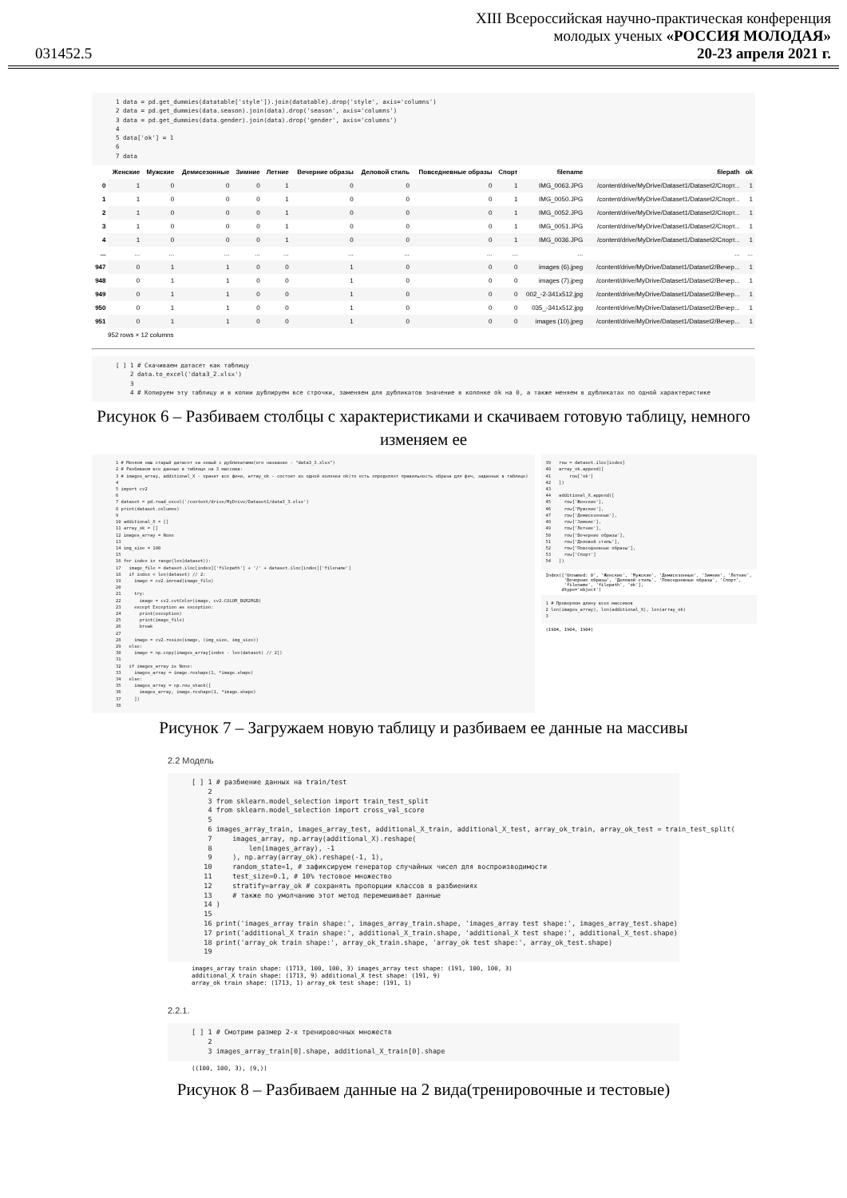031452.5
XIII Всероссийская научно-практическая конференция
молодых ученых «РОССИЯ МОЛОДАЯ»
20-23 апреля 2021 г.
1 data = pd.get_dummies(datatable['style']).join(datatable).drop('style', axis='columns') 2 data = pd.get_dummies(data.season).join(data).drop('season', axis='columns') 3 data = pd.get_dummies(data.gender).join(data).drop('gender', axis='columns') 4 5 data['ok'] = 1 6 7 data
| | Женские | Мужские | Демисезонные | Зимние | Летние | Вечерние образы | Деловой стиль | Повседневные образы | Спорт | filename | filepath | ok |
| --- | --- | --- | --- | --- | --- | --- | --- | --- | --- | --- | --- | --- |
| 0 | 1 | 0 | 0 | 0 | 1 | 0 | 0 | 0 | 1 | IMG_0063.JPG | /content/drive/MyDrive/Dataset1/Dataset2/Спорт... | 1 |
| 1 | 1 | 0 | 0 | 0 | 1 | 0 | 0 | 0 | 1 | IMG_0050.JPG | /content/drive/MyDrive/Dataset1/Dataset2/Спорт... | 1 |
| 2 | 1 | 0 | 0 | 0 | 1 | 0 | 0 | 0 | 1 | IMG_0052.JPG | /content/drive/MyDrive/Dataset1/Dataset2/Спорт... | 1 |
| 3 | 1 | 0 | 0 | 0 | 1 | 0 | 0 | 0 | 1 | IMG_0051.JPG | /content/drive/MyDrive/Dataset1/Dataset2/Спорт... | 1 |
| 4 | 1 | 0 | 0 | 0 | 1 | 0 | 0 | 0 | 1 | IMG_0036.JPG | /content/drive/MyDrive/Dataset1/Dataset2/Спорт... | 1 |
| ... | ... | ... | ... | ... | ... | ... | ... | ... | ... | ... | ... | ... |
| 947 | 0 | 1 | 1 | 0 | 0 | 1 | 0 | 0 | 0 | images (6).jpeg | /content/drive/MyDrive/Dataset1/Dataset2/Вечер... | 1 |
| 948 | 0 | 1 | 1 | 0 | 0 | 1 | 0 | 0 | 0 | images (7).jpeg | /content/drive/MyDrive/Dataset1/Dataset2/Вечер... | 1 |
| 949 | 0 | 1 | 1 | 0 | 0 | 1 | 0 | 0 | 0 | 002_-2-341x512.jpg | /content/drive/MyDrive/Dataset1/Dataset2/Вечер... | 1 |
| 950 | 0 | 1 | 1 | 0 | 0 | 1 | 0 | 0 | 0 | 035_-341x512.jpg | /content/drive/MyDrive/Dataset1/Dataset2/Вечер... | 1 |
| 951 | 0 | 1 | 1 | 0 | 0 | 1 | 0 | 0 | 0 | images (10).jpeg | /content/drive/MyDrive/Dataset1/Dataset2/Вечер... | 1 |
952 rows × 12 columns
[ ] 1 # Скачиваем датасет как таблицу 2 data.to_excel('data3_2.xlsx') 3 4 # Копируем эту таблицу и в копии дублируем все строчки, заменяем для дубликатов значение в колонке ok на 0, а также меняем в дубликатах по одной характеристике
Рисунок 6 – Разбиваем столбцы с характеристиками и скачиваем готовую таблицу, немного изменяем ее
1 # Меняем наш старый датасет на новый с дубликатами(его название - "data3_3.xlsx") 2 # Разбиваем все данные в таблице на 3 массива: 3 # images_array, additional_X - хранит все фичи, array_ok - состоит из одной колонки ok(то есть определяет правильность образа для фич, заданных в таблице) 4 5 import cv2 6 7 dataset = pd.read_excel('/content/drive/MyDrive/Dataset1/data3_3.xlsx') 8 print(dataset.columns) 9 10 additional_X = [] 11 array_ok = [] 12 images_array = None 13 14 img_size = 100 15 16 for index in range(len(dataset)): 17 image_file = dataset.iloc[index]['filepath'] + '/' + dataset.iloc[index]['filename'] 18 if index < len(dataset) // 2: 19 image = cv2.imread(image_file) 20 21 try: 22 image = cv2.cvtColor(image, cv2.COLOR_BGR2RGB) 23 except Exception as exception: 24 print(exception) 25 print(image_file) 26 break 27 28 image = cv2.resize(image, (img_size, img_size)) 29 else: 30 image = np.copy(images_array[index - len(dataset) // 2]) 31 32 if images_array is None: 33 images_array = image.reshape(1, *image.shape) 34 else: 35 images_array = np.row_stack([ 36 images_array, image.reshape(1, *image.shape) 37 ]) 38
39 row = dataset.iloc[index] 40 array_ok.append([ 41 row['ok'] 42 ]) 43 44 additional_X.append([ 45 row['Женские'], 46 row['Мужские'], 47 row['Демисезонные'], 48 row['Зимние'], 49 row['Летние'], 50 row['Вечерние образы'], 51 row['Деловой стиль'], 52 row['Повседневные образы'], 53 row['Спорт'] 54 ])
Index(['Unnamed: 0', 'Женские', 'Мужские', 'Демисезонные', 'Зимние', 'Летние', 'Вечерние образы', 'Деловой стиль', 'Повседневные образы', 'Спорт', 'filename', 'filepath', 'ok'], dtype='object')
1 # Проверяем длину всех массивов 2 len(images_array), len(additional_X), len(array_ok) 3
(1904, 1904, 1904)
Рисунок 7 – Загружаем новую таблицу и разбиваем ее данные на массивы
2.2 Модель
[ ] 1 # разбиение данных на train/test 2 3 from sklearn.model_selection import train_test_split 4 from sklearn.model_selection import cross_val_score 5 6 images_array_train, images_array_test, additional_X_train, additional_X_test, array_ok_train, array_ok_test = train_test_split( 7 images_array, np.array(additional_X).reshape( 8 len(images_array), -1 9 ), np.array(array_ok).reshape(-1, 1), 10 random_state=1, # зафиксируем генератор случайных чисел для воспроизводимости 11 test_size=0.1, # 10% тестовое множество 12 stratify=array_ok # сохранять пропорции классов в разбиениях 13 # также по умолчанию этот метод перемешивает данные 14 ) 15 16 print('images_array train shape:', images_array_train.shape, 'images_array test shape:', images_array_test.shape) 17 print('additional_X train shape:', additional_X_train.shape, 'additional_X test shape:', additional_X_test.shape) 18 print('array_ok train shape:', array_ok_train.shape, 'array_ok test shape:', array_ok_test.shape) 19
images_array train shape: (1713, 100, 100, 3) images_array test shape: (191, 100, 100, 3) additional_X train shape: (1713, 9) additional_X test shape: (191, 9) array_ok train shape: (1713, 1) array_ok test shape: (191, 1)
2.2.1.
[ ] 1 # Смотрим размер 2-х тренировочных множеств 2 3 images_array_train[0].shape, additional_X_train[0].shape
((100, 100, 3), (9,))
Рисунок 8 – Разбиваем данные на 2 вида(тренировочные и тестовые)